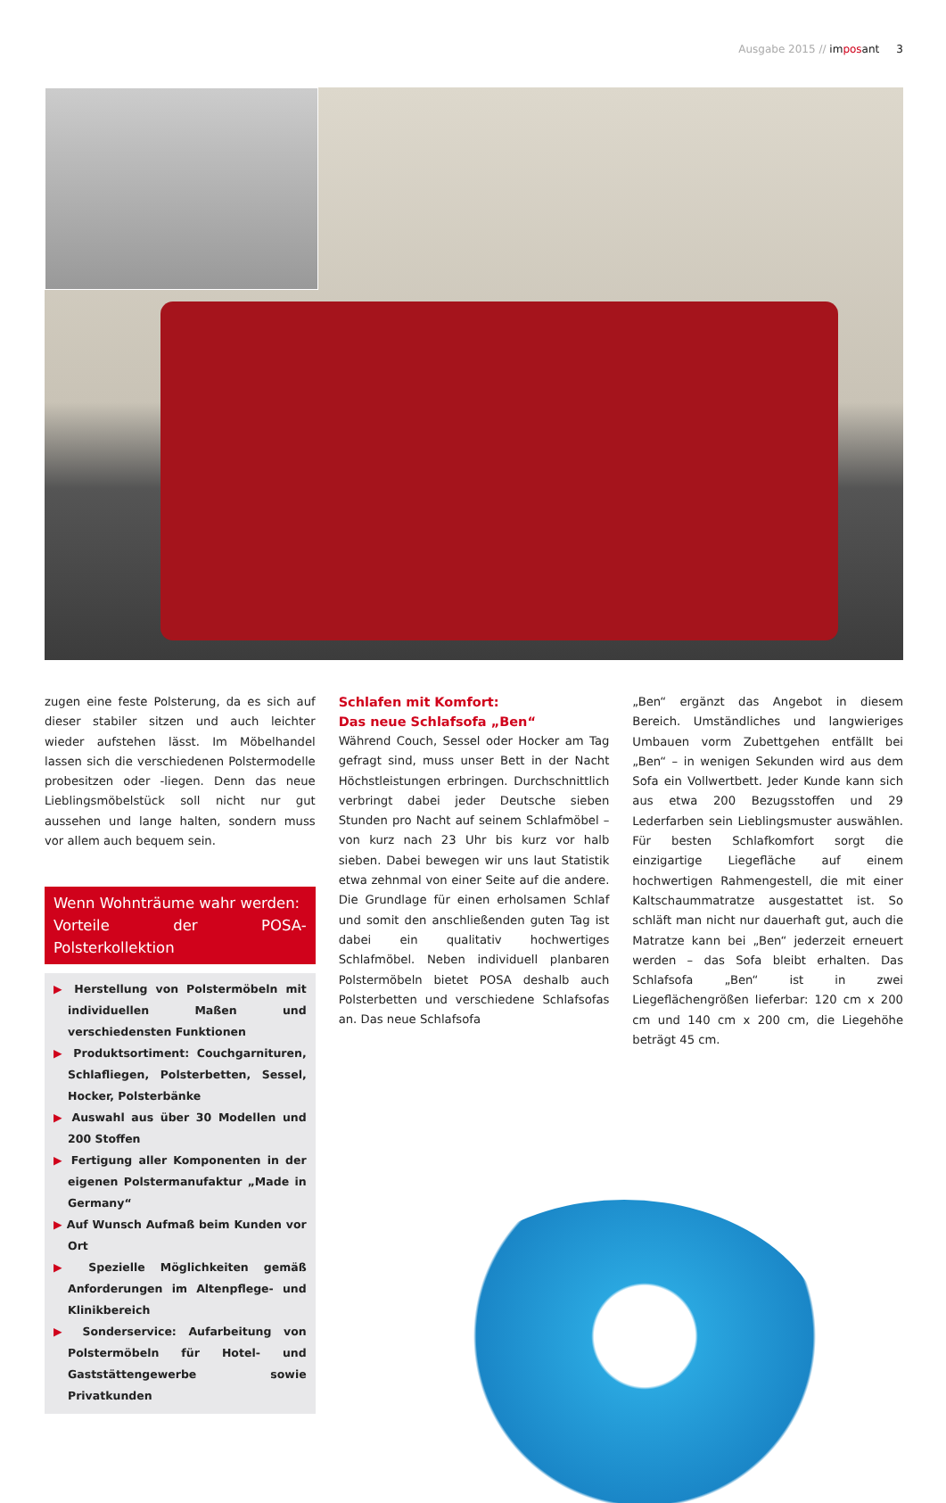Ausgabe 2015 // imposant 3
zugen eine feste Polsterung, da es sich auf dieser stabiler sitzen und auch leichter wieder aufstehen lässt. Im Möbelhandel lassen sich die verschiedenen Polstermodelle probesitzen oder -liegen. Denn das neue Lieblingsmöbelstück soll nicht nur gut aussehen und lange halten, sondern muss vor allem auch bequem sein.
Wenn Wohnträume wahr werden:
Vorteile der POSA-Polsterkollektion
▶ Herstellung von Polstermöbeln mit individuellen Maßen und verschiedensten Funktionen
▶ Produktsortiment: Couchgarnituren, Schlafliegen, Polsterbetten, Sessel, Hocker, Polsterbänke
▶ Auswahl aus über 30 Modellen und 200 Stoffen
▶ Fertigung aller Komponenten in der eigenen Polstermanufaktur „Made in Germany“
▶ Auf Wunsch Aufmaß beim Kunden vor Ort
▶ Spezielle Möglichkeiten gemäß Anforderungen im Altenpflege- und Klinikbereich
▶ Sonderservice: Aufarbeitung von Polstermöbeln für Hotel- und Gaststättengewerbe sowie Privatkunden
Schlafen mit Komfort:
Das neue Schlafsofa „Ben“
Während Couch, Sessel oder Hocker am Tag gefragt sind, muss unser Bett in der Nacht Höchstleistungen erbringen. Durchschnittlich verbringt dabei jeder Deutsche sieben Stunden pro Nacht auf seinem Schlafmöbel – von kurz nach 23 Uhr bis kurz vor halb sieben. Dabei bewegen wir uns laut Statistik etwa zehnmal von einer Seite auf die andere. Die Grundlage für einen erholsamen Schlaf und somit den anschließenden guten Tag ist dabei ein qualitativ hochwertiges Schlafmöbel. Neben individuell planbaren Polstermöbeln bietet POSA deshalb auch Polsterbetten und verschiedene Schlafsofas an. Das neue Schlafsofa
„Ben“ ergänzt das Angebot in diesem Bereich. Umständliches und langwieriges Umbauen vorm Zubettgehen entfällt bei „Ben“ – in wenigen Sekunden wird aus dem Sofa ein Vollwertbett. Jeder Kunde kann sich aus etwa 200 Bezugsstoffen und 29 Lederfarben sein Lieblingsmuster auswählen. Für besten Schlafkomfort sorgt die einzigartige Liegefläche auf einem hochwertigen Rahmengestell, die mit einer Kaltschaummatratze ausgestattet ist. So schläft man nicht nur dauerhaft gut, auch die Matratze kann bei „Ben“ jederzeit erneuert werden – das Sofa bleibt erhalten. Das Schlafsofa „Ben“ ist in zwei Liegeflächengrößen lieferbar: 120 cm x 200 cm und 140 cm x 200 cm, die Liegehöhe beträgt 45 cm.